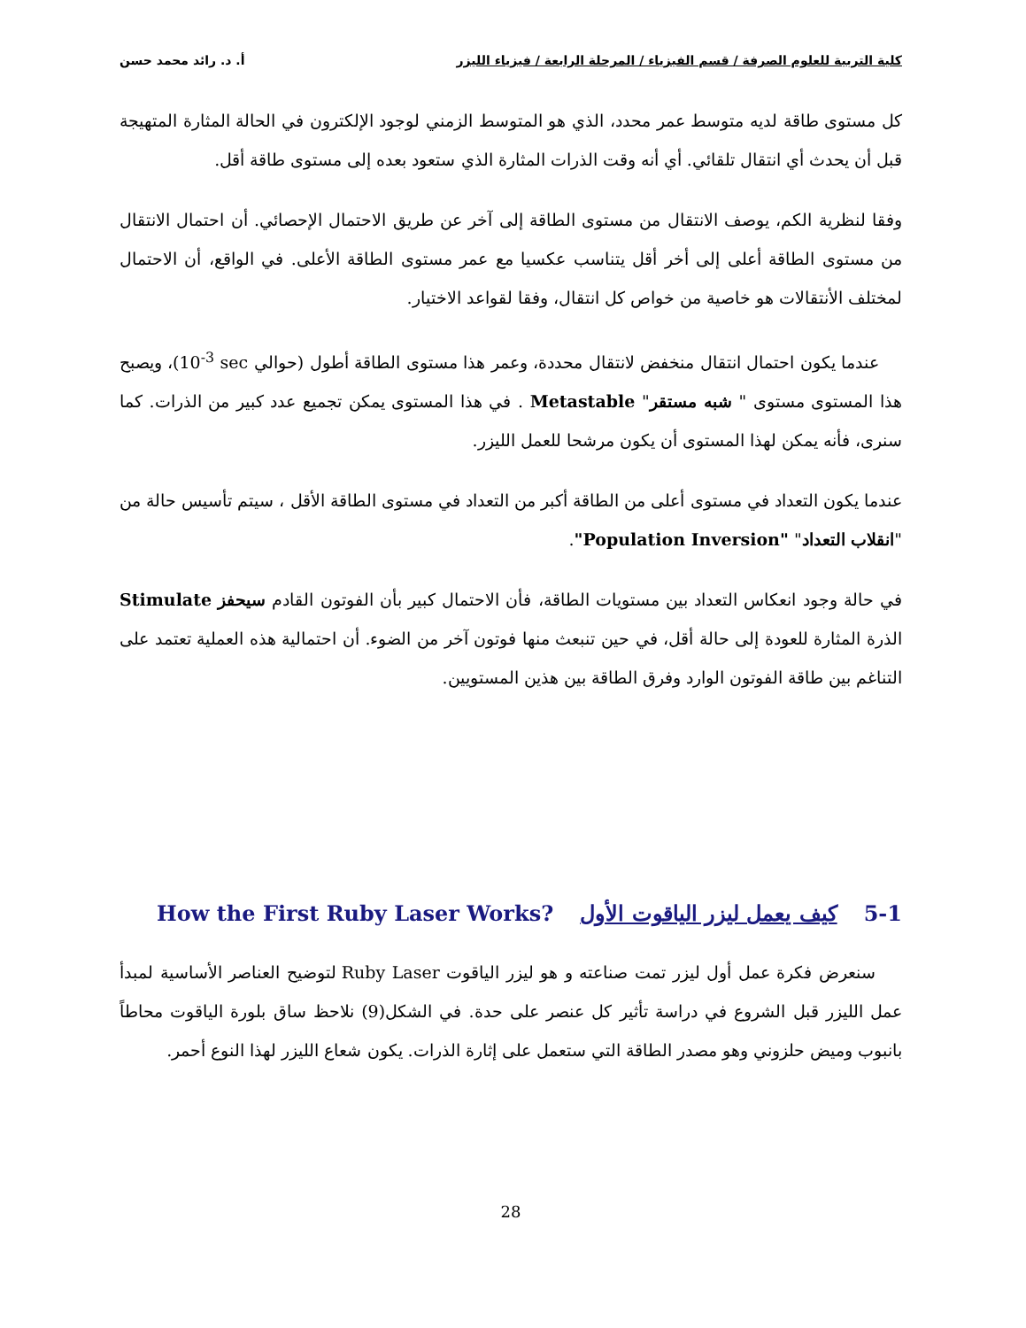كلية التربية للعلوم الصرفة / قسم الفيزياء / المرحلة الرابعة / فيزياء الليزر أ. د. رائد محمد حسن
كل مستوى طاقة لديه متوسط عمر محدد، الذي هو المتوسط الزمني لوجود الإلكترون في الحالة المثارة المتهيجة قبل أن يحدث أي انتقال تلقائي. أي أنه وقت الذرات المثارة الذي ستعود بعده إلى مستوى طاقة أقل.
وفقا لنظرية الكم، يوصف الانتقال من مستوى الطاقة إلى آخر عن طريق الاحتمال الإحصائي. أن احتمال الانتقال من مستوى الطاقة أعلى إلى أخر أقل يتناسب عكسيا مع عمر مستوى الطاقة الأعلى. في الواقع، أن الاحتمال لمختلف الأنتقالات هو خاصية من خواص كل انتقال، وفقا لقواعد الاختيار.
عندما يكون احتمال انتقال منخفض لانتقال محددة، وعمر هذا مستوى الطاقة أطول (حوالي 10<sup>-3</sup> sec)، ويصبح هذا المستوى مستوى " شبه مستقر" Metastable . في هذا المستوى يمكن تجميع عدد كبير من الذرات. كما سنرى، فأنه يمكن لهذا المستوى أن يكون مرشحا للعمل الليزر.
عندما يكون التعداد في مستوى أعلى من الطاقة أكبر من التعداد في مستوى الطاقة الأقل ، سيتم تأسيس حالة من "انقلاب التعداد" "Population Inversion".
في حالة وجود انعكاس التعداد بين مستويات الطاقة، فأن الاحتمال كبير بأن الفوتون القادم سيحفز Stimulate الذرة المثارة للعودة إلى حالة أقل، في حين تنبعث منها فوتون آخر من الضوء. أن احتمالية هذه العملية تعتمد على التناغم بين طاقة الفوتون الوارد وفرق الطاقة بين هذين المستويين.
5-1 كيف يعمل ليزر الياقوت الأول How the First Ruby Laser Works?
سنعرض فكرة عمل أول ليزر تمت صناعته و هو ليزر الياقوت Ruby Laser لتوضيح العناصر الأساسية لمبدأ عمل الليزر قبل الشروع في دراسة تأثير كل عنصر على حدة. في الشكل(9) نلاحظ ساق بلورة الياقوت محاطاً بانبوب وميض حلزوني وهو مصدر الطاقة التي ستعمل على إثارة الذرات. يكون شعاع الليزر لهذا النوع أحمر.
28